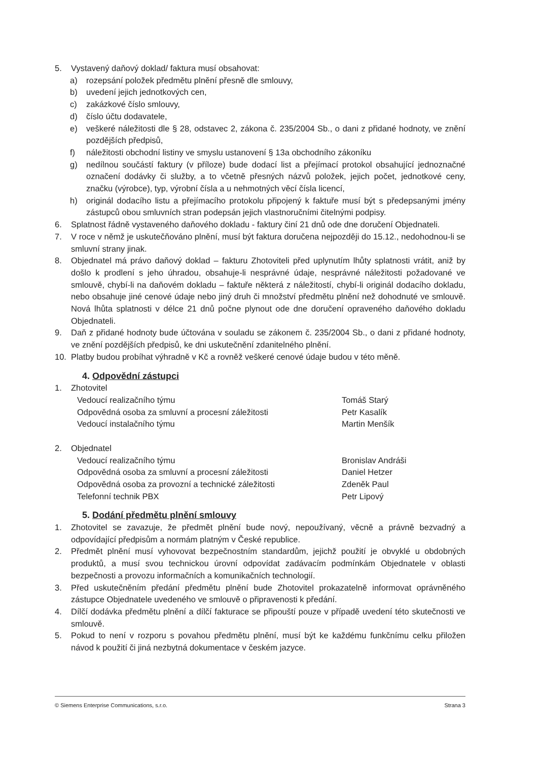5. Vystavený daňový doklad/ faktura musí obsahovat:
a) rozepsání položek předmětu plnění přesně dle smlouvy,
b) uvedení jejich jednotkových cen,
c) zakázkové číslo smlouvy,
d) číslo účtu dodavatele,
e) veškeré náležitosti dle § 28, odstavec 2, zákona č. 235/2004 Sb., o dani z přidané hodnoty, ve znění pozdějších předpisů,
f) náležitosti obchodní listiny ve smyslu ustanovení § 13a obchodního zákoníku
g) nedílnou součástí faktury (v příloze) bude dodací list a přejímací protokol obsahující jednoznačné označení dodávky či služby, a to včetně přesných názvů položek, jejich počet, jednotkové ceny, značku (výrobce), typ, výrobní čísla a u nehmotných věcí čísla licencí,
h) originál dodacího listu a přejímacího protokolu připojený k faktuře musí být s předepsanými jmény zástupců obou smluvních stran podepsán jejich vlastnoručními čitelnými podpisy.
6. Splatnost řádně vystaveného daňového dokladu - faktury činí 21 dnů ode dne doručení Objednateli.
7. V roce v němž je uskutečňováno plnění, musí být faktura doručena nejpozději do 15.12., nedohodnou-li se smluvní strany jinak.
8. Objednatel má právo daňový doklad – fakturu Zhotoviteli před uplynutím lhůty splatnosti vrátit, aniž by došlo k prodlení s jeho úhradou, obsahuje-li nesprávné údaje, nesprávné náležitosti požadované ve smlouvě, chybí-li na daňovém dokladu – faktuře některá z náležitostí, chybí-li originál dodacího dokladu, nebo obsahuje jiné cenové údaje nebo jiný druh či množství předmětu plnění než dohodnuté ve smlouvě. Nová lhůta splatnosti v délce 21 dnů počne plynout ode dne doručení opraveného daňového dokladu Objednateli.
9. Daň z přidané hodnoty bude účtována v souladu se zákonem č. 235/2004 Sb., o dani z přidané hodnoty, ve znění pozdějších předpisů, ke dni uskutečnění zdanitelného plnění.
10. Platby budou probíhat výhradně v Kč a rovněž veškeré cenové údaje budou v této měně.
4. Odpovědní zástupci
1. Zhotovitel
Vedoucí realizačního týmu Tomáš Starý
Odpovědná osoba za smluvní a procesní záležitosti Petr Kasalík
Vedoucí instalačního týmu Martin Menšík
2. Objednatel
Vedoucí realizačního týmu Bronislav Andráši
Odpovědná osoba za smluvní a procesní záležitosti Daniel Hetzer
Odpovědná osoba za provozní a technické záležitosti Zdeněk Paul
Telefonní technik PBX Petr Lipový
5. Dodání předmětu plnění smlouvy
1. Zhotovitel se zavazuje, že předmět plnění bude nový, nepoužívaný, věcně a právně bezvadný a odpovídající předpisům a normám platným v České republice.
2. Předmět plnění musí vyhovovat bezpečnostním standardům, jejichž použití je obvyklé u obdobných produktů, a musí svou technickou úrovní odpovídat zadávacím podmínkám Objednatele v oblasti bezpečnosti a provozu informačních a komunikačních technologií.
3. Před uskutečněním předání předmětu plnění bude Zhotovitel prokazatelně informovat oprávněného zástupce Objednatele uvedeného ve smlouvě o připravenosti k předání.
4. Dílčí dodávka předmětu plnění a dílčí fakturace se připouští pouze v případě uvedení této skutečnosti ve smlouvě.
5. Pokud to není v rozporu s povahou předmětu plnění, musí být ke každému funkčnímu celku přiložen návod k použití či jiná nezbytná dokumentace v českém jazyce.
© Siemens Enterprise Communications, s.r.o. Strana 3